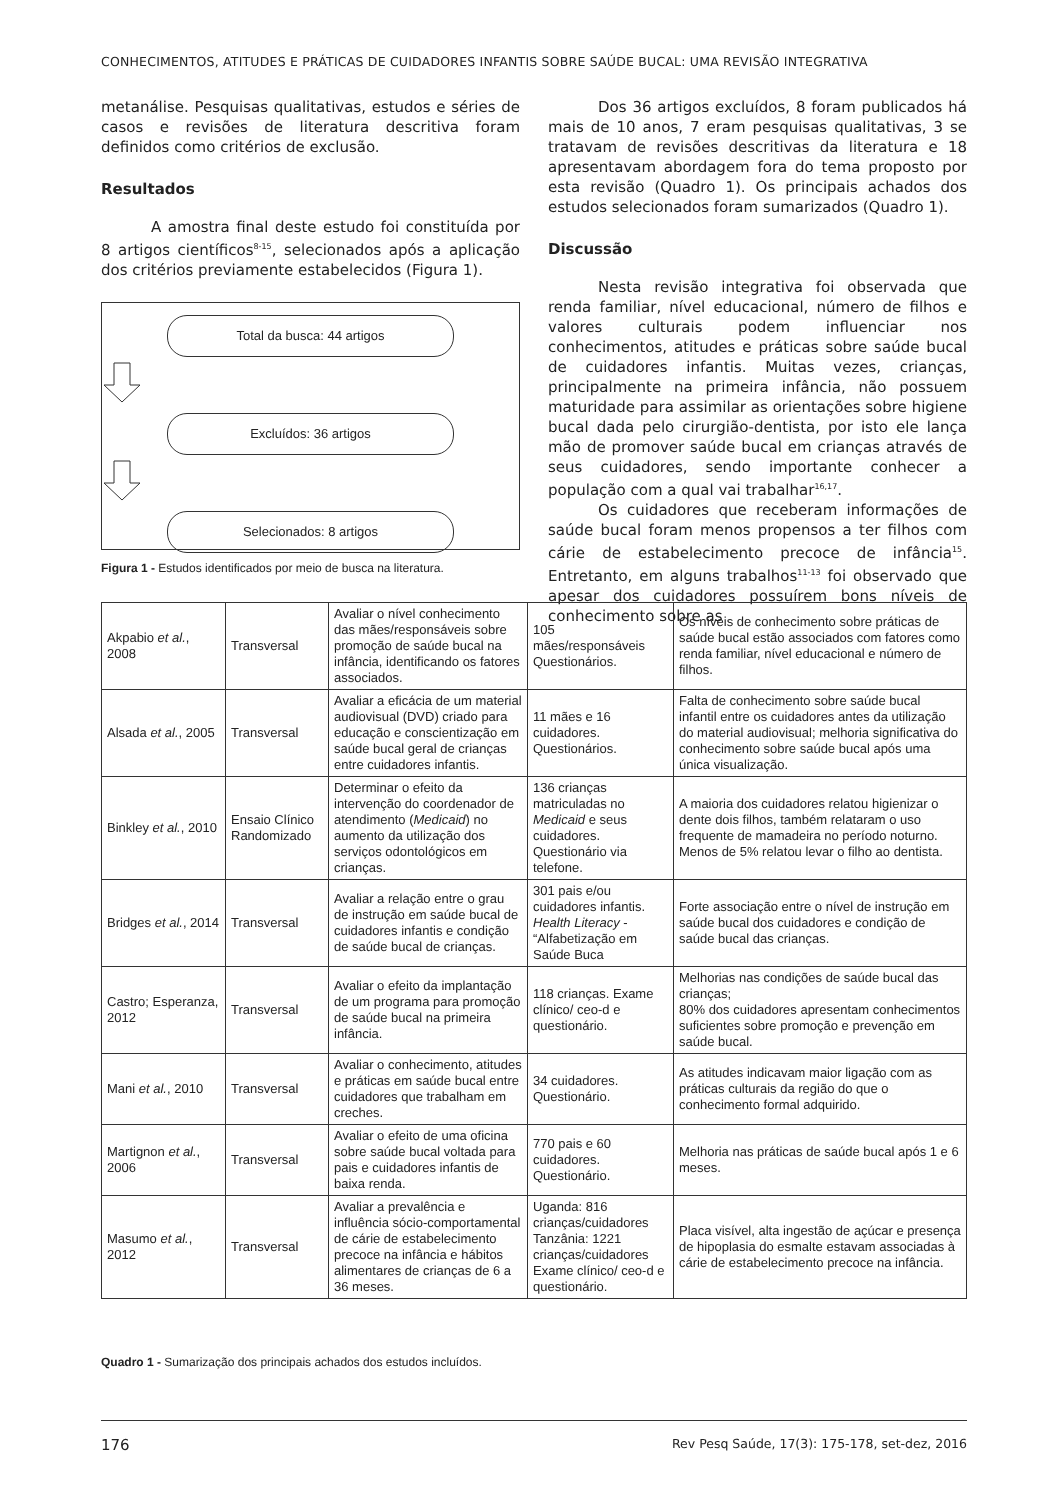CONHECIMENTOS, ATITUDES E PRÁTICAS DE CUIDADORES INFANTIS SOBRE SAÚDE BUCAL: UMA REVISÃO INTEGRATIVA
metanálise. Pesquisas qualitativas, estudos e séries de casos e revisões de literatura descritiva foram definidos como critérios de exclusão.
Resultados
A amostra final deste estudo foi constituída por 8 artigos científicos<sup>8-15</sup>, selecionados após a aplicação dos critérios previamente estabelecidos (Figura 1).
Total da busca: 44 artigos
Excluídos: 36 artigos
Selecionados: 8 artigos
Figura 1 - Estudos identificados por meio de busca na literatura.
Dos 36 artigos excluídos, 8 foram publicados há mais de 10 anos, 7 eram pesquisas qualitativas, 3 se tratavam de revisões descritivas da literatura e 18 apresentavam abordagem fora do tema proposto por esta revisão (Quadro 1). Os principais achados dos estudos selecionados foram sumarizados (Quadro 1).
Discussão
Nesta revisão integrativa foi observada que renda familiar, nível educacional, número de filhos e valores culturais podem influenciar nos conhecimentos, atitudes e práticas sobre saúde bucal de cuidadores infantis. Muitas vezes, crianças, principalmente na primeira infância, não possuem maturidade para assimilar as orientações sobre higiene bucal dada pelo cirurgião-dentista, por isto ele lança mão de promover saúde bucal em crianças através de seus cuidadores, sendo importante conhecer a população com a qual vai trabalhar<sup>16,17</sup>.
Os cuidadores que receberam informações de saúde bucal foram menos propensos a ter filhos com cárie de estabelecimento precoce de infância<sup>15</sup>. Entretanto, em alguns trabalhos<sup>11-13</sup> foi observado que apesar dos cuidadores possuírem bons níveis de conhecimento sobre as
| Akpabio et al. , 2008 | Transversal | Avaliar o nível conhecimento das mães/responsáveis sobre promoção de saúde bucal na infância, identificando os fatores associados. | 105 mães/responsáveis Questionários. | Os níveis de conhecimento sobre práticas de saúde bucal estão associados com fatores como renda familiar, nível educacional e número de filhos. |
| Alsada et al. , 2005 | Transversal | Avaliar a eficácia de um material audiovisual (DVD) criado para educação e conscientização em saúde bucal geral de crianças entre cuidadores infantis. | 11 mães e 16 cuidadores. Questionários. | Falta de conhecimento sobre saúde bucal infantil entre os cuidadores antes da utilização do material audiovisual; melhoria significativa do conhecimento sobre saúde bucal após uma única visualização. |
| Binkley et al. , 2010 | Ensaio Clínico Randomizado | Determinar o efeito da intervenção do coordenador de atendimento ( Medicaid ) no aumento da utilização dos serviços odontológicos em crianças. | 136 crianças matriculadas no Medicaid e seus cuidadores. Questionário via telefone. | A maioria dos cuidadores relatou higienizar o dente dois filhos, também relataram o uso frequente de mamadeira no período noturno. Menos de 5% relatou levar o filho ao dentista. |
| Bridges et al. , 2014 | Transversal | Avaliar a relação entre o grau de instrução em saúde bucal de cuidadores infantis e condição de saúde bucal de crianças. | 301 pais e/ou cuidadores infantis. Health Literacy - “Alfabetização em Saúde Buca | Forte associação entre o nível de instrução em saúde bucal dos cuidadores e condição de saúde bucal das crianças. |
| Castro; Esperanza, 2012 | Transversal | Avaliar o efeito da implantação de um programa para promoção de saúde bucal na primeira infância. | 118 crianças. Exame clínico/ ceo-d e questionário. | Melhorias nas condições de saúde bucal das crianças; 80% dos cuidadores apresentam conhecimentos suficientes sobre promoção e prevenção em saúde bucal. |
| Mani et al. , 2010 | Transversal | Avaliar o conhecimento, atitudes e práticas em saúde bucal entre cuidadores que trabalham em creches. | 34 cuidadores. Questionário. | As atitudes indicavam maior ligação com as práticas culturais da região do que o conhecimento formal adquirido. |
| Martignon et al. , 2006 | Transversal | Avaliar o efeito de uma oficina sobre saúde bucal voltada para pais e cuidadores infantis de baixa renda. | 770 pais e 60 cuidadores. Questionário. | Melhoria nas práticas de saúde bucal após 1 e 6 meses. |
| Masumo et al. , 2012 | Transversal | Avaliar a prevalência e influência sócio-comportamental de cárie de estabelecimento precoce na infância e hábitos alimentares de crianças de 6 a 36 meses. | Uganda: 816 crianças/cuidadores Tanzânia: 1221 crianças/cuidadores Exame clínico/ ceo-d e questionário. | Placa visível, alta ingestão de açúcar e presença de hipoplasia do esmalte estavam associadas à cárie de estabelecimento precoce na infância. |
Quadro 1 - Sumarização dos principais achados dos estudos incluídos.
176 Rev Pesq Saúde, 17(3): 175-178, set-dez, 2016